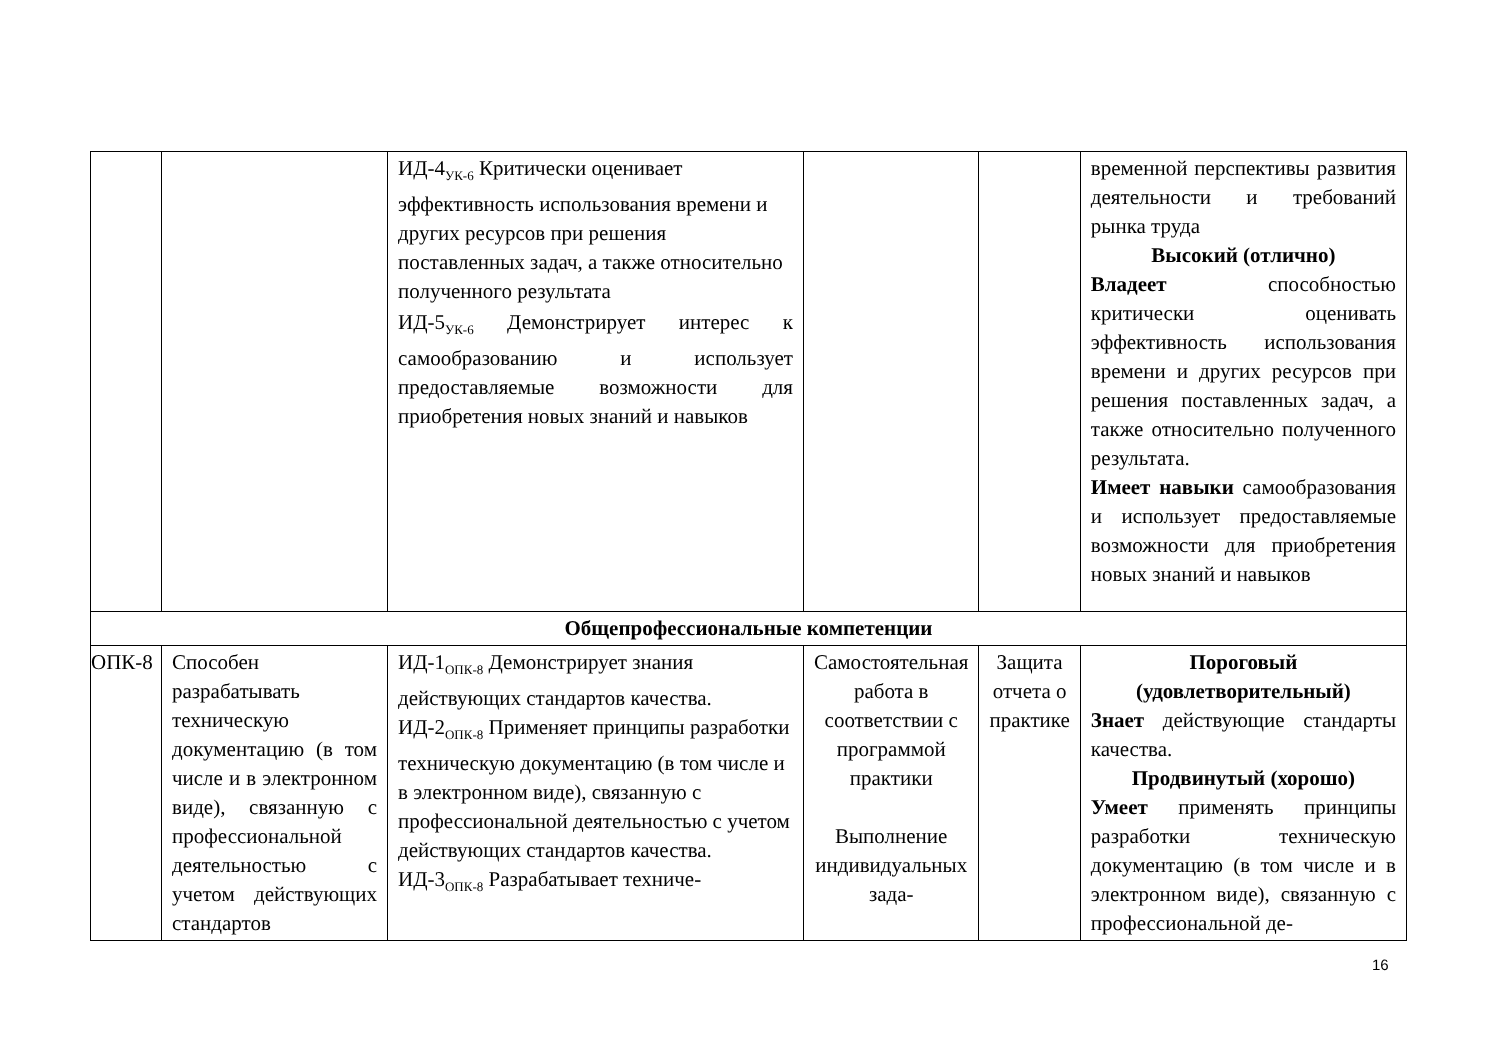| | | ИД-4<sub>УК-6</sub> Критически оценивает эффективность использования времени и других ресурсов при решения поставленных задач, а также относительно полученного результата ИД-5<sub>УК-6</sub> Демонстрирует интерес к самообразованию и использует предоставляемые возможности для приобретения новых знаний и навыков | | | временной перспективы развития деятельности и требований рынка труда Высокий (отлично) Владеет способностью критически оценивать эффективность использования времени и других ресурсов при решения поставленных задач, а также относительно полученного результата. Имеет навыки самообразования и использует предоставляемые возможности для приобретения новых знаний и навыков |
| Общепрофессиональные компетенции | | | | | |
| ОПК-8 | Способен разрабатывать техническую документацию (в том числе и в электронном виде), связанную с профессиональной деятельностью с учетом действующих стандартов | ИД-1<sub>ОПК-8</sub> Демонстрирует знания действующих стандартов качества. ИД-2<sub>ОПК-8</sub> Применяет принципы разработки техническую документацию (в том числе и в электронном виде), связанную с профессиональной деятельностью с учетом действующих стандартов качества. ИД-3<sub>ОПК-8</sub> Разрабатывает техниче- | Самостоятельная работа в соответствии с программой практики Выполнение индивидуальных зада- | Защита отчета о практике | Пороговый (удовлетворительный) Знает действующие стандарты качества. Продвинутый (хорошо) Умеет применять принципы разработки техническую документацию (в том числе и в электронном виде), связанную с профессиональной де- |
16